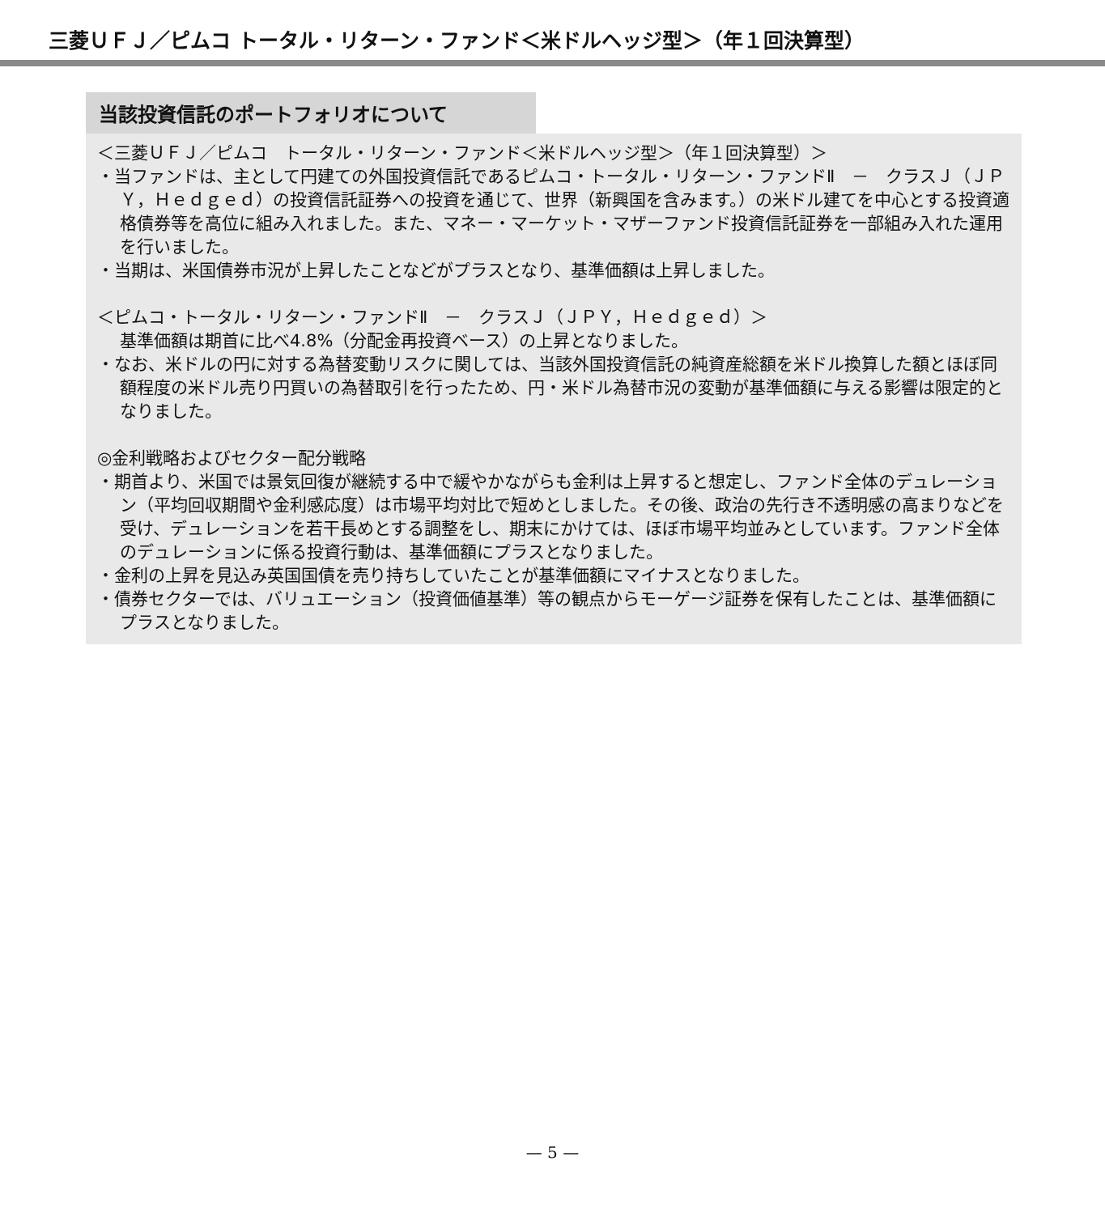三菱ＵＦＪ／ピムコ トータル・リターン・ファンド＜米ドルヘッジ型＞（年１回決算型）
当該投資信託のポートフォリオについて
＜三菱ＵＦＪ／ピムコ　トータル・リターン・ファンド＜米ドルヘッジ型＞（年１回決算型）＞
・当ファンドは、主として円建ての外国投資信託であるピムコ・トータル・リターン・ファンドⅡ　－　クラスＪ（ＪＰＹ，Ｈｅｄｇｅｄ）の投資信託証券への投資を通じて、世界（新興国を含みます。）の米ドル建てを中心とする投資適格債券等を高位に組み入れました。また、マネー・マーケット・マザーファンド投資信託証券を一部組み入れた運用を行いました。
・当期は、米国債券市況が上昇したことなどがプラスとなり、基準価額は上昇しました。
＜ピムコ・トータル・リターン・ファンドⅡ　－　クラスＪ（ＪＰＹ，Ｈｅｄｇｅｄ）＞
基準価額は期首に比べ4.8%（分配金再投資ベース）の上昇となりました。
・なお、米ドルの円に対する為替変動リスクに関しては、当該外国投資信託の純資産総額を米ドル換算した額とほぼ同額程度の米ドル売り円買いの為替取引を行ったため、円・米ドル為替市況の変動が基準価額に与える影響は限定的となりました。
◎金利戦略およびセクター配分戦略
・期首より、米国では景気回復が継続する中で緩やかながらも金利は上昇すると想定し、ファンド全体のデュレーション（平均回収期間や金利感応度）は市場平均対比で短めとしました。その後、政治の先行き不透明感の高まりなどを受け、デュレーションを若干長めとする調整をし、期末にかけては、ほぼ市場平均並みとしています。ファンド全体のデュレーションに係る投資行動は、基準価額にプラスとなりました。
・金利の上昇を見込み英国国債を売り持ちしていたことが基準価額にマイナスとなりました。
・債券セクターでは、バリュエーション（投資価値基準）等の観点からモーゲージ証券を保有したことは、基準価額にプラスとなりました。
— 5 —